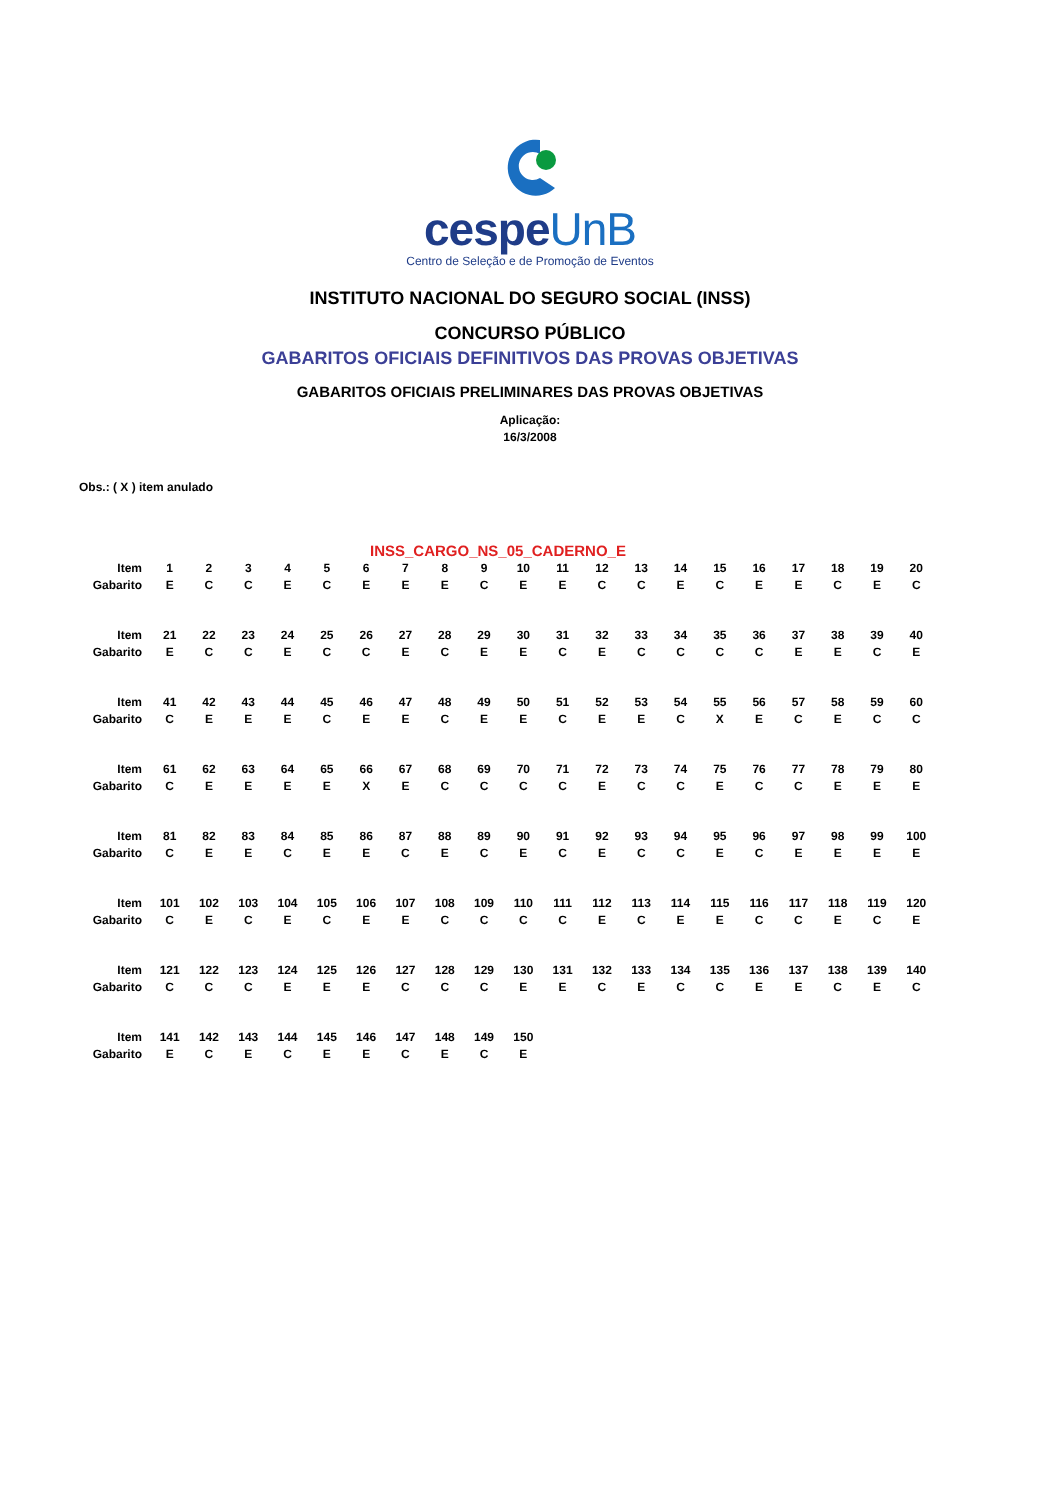cespeUnB
Centro de Seleção e de Promoção de Eventos
INSTITUTO NACIONAL DO SEGURO SOCIAL (INSS)
CONCURSO PÚBLICO
GABARITOS OFICIAIS DEFINITIVOS DAS PROVAS OBJETIVAS
GABARITOS OFICIAIS PRELIMINARES DAS PROVAS OBJETIVAS
Aplicação:
16/3/2008
Obs.: ( X ) item anulado
INSS_CARGO_NS_05_CADERNO_E
| Item | 1 | 2 | 3 | 4 | 5 | 6 | 7 | 8 | 9 | 10 | 11 | 12 | 13 | 14 | 15 | 16 | 17 | 18 | 19 | 20 |
| Gabarito | E | C | C | E | C | E | E | E | C | E | E | C | C | E | C | E | E | C | E | C |
| Item | 21 | 22 | 23 | 24 | 25 | 26 | 27 | 28 | 29 | 30 | 31 | 32 | 33 | 34 | 35 | 36 | 37 | 38 | 39 | 40 |
| Gabarito | E | C | C | E | C | C | E | C | E | E | C | E | C | C | C | C | E | E | C | E |
| Item | 41 | 42 | 43 | 44 | 45 | 46 | 47 | 48 | 49 | 50 | 51 | 52 | 53 | 54 | 55 | 56 | 57 | 58 | 59 | 60 |
| Gabarito | C | E | E | E | C | E | E | C | E | E | C | E | E | C | X | E | C | E | C | C |
| Item | 61 | 62 | 63 | 64 | 65 | 66 | 67 | 68 | 69 | 70 | 71 | 72 | 73 | 74 | 75 | 76 | 77 | 78 | 79 | 80 |
| Gabarito | C | E | E | E | E | X | E | C | C | C | C | E | C | C | E | C | C | E | E | E |
| Item | 81 | 82 | 83 | 84 | 85 | 86 | 87 | 88 | 89 | 90 | 91 | 92 | 93 | 94 | 95 | 96 | 97 | 98 | 99 | 100 |
| Gabarito | C | E | E | C | E | E | C | E | C | E | C | E | C | C | E | C | E | E | E | E |
| Item | 101 | 102 | 103 | 104 | 105 | 106 | 107 | 108 | 109 | 110 | 111 | 112 | 113 | 114 | 115 | 116 | 117 | 118 | 119 | 120 |
| Gabarito | C | E | C | E | C | E | E | C | C | C | C | E | C | E | E | C | C | E | C | E |
| Item | 121 | 122 | 123 | 124 | 125 | 126 | 127 | 128 | 129 | 130 | 131 | 132 | 133 | 134 | 135 | 136 | 137 | 138 | 139 | 140 |
| Gabarito | C | C | C | E | E | E | C | C | C | E | E | C | E | C | C | E | E | C | E | C |
| Item | 141 | 142 | 143 | 144 | 145 | 146 | 147 | 148 | 149 | 150 | | | | | | | | | | |
| Gabarito | E | C | E | C | E | E | C | E | C | E | | | | | | | | | | |